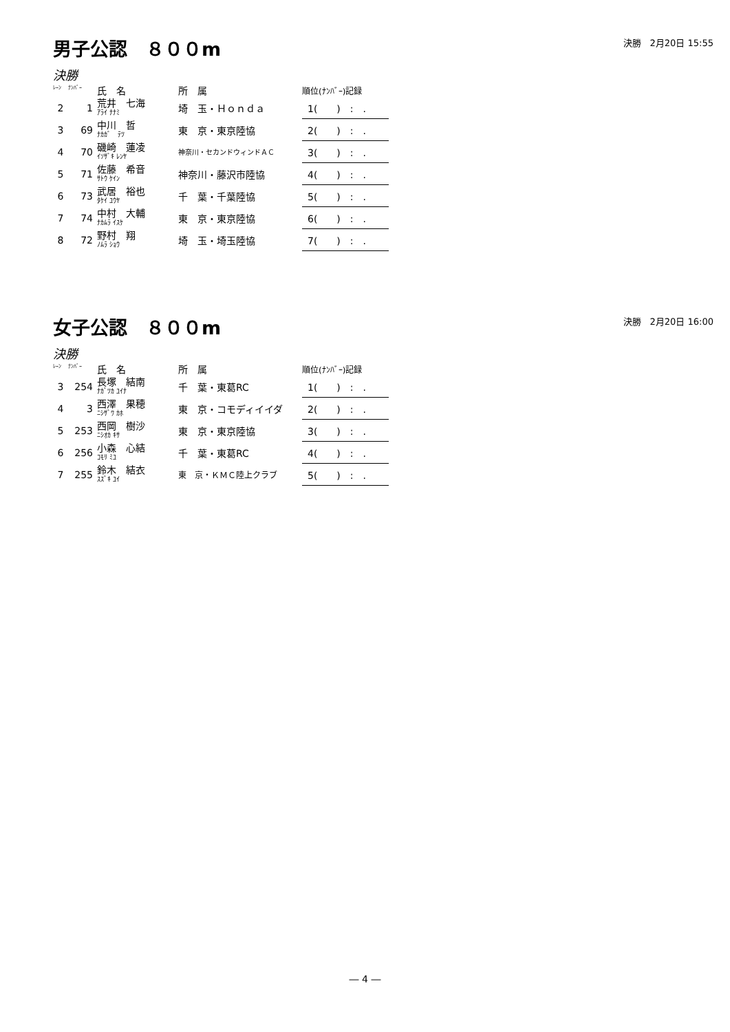男子公認　８００m
決勝　2月20日 15:55
決勝
| ﾚｰﾝ | ﾅﾝﾊﾞｰ | 氏 名 | 所 属 | 順位(ﾅﾝﾊﾞｰ)記録 |
| --- | --- | --- | --- | --- |
| 2 | 1 | 荒井 七海 ｱﾗｲ ﾅﾅﾐ | 埼 玉・Ｈｏｎｄａ | 1( ) : . |
| 3 | 69 | 中川 哲 ﾅｶｶﾞ ﾃﾂ | 東 京・東京陸協 | 2( ) : . |
| 4 | 70 | 磯崎 蓮凌 ｲｿｻﾞｷ ﾚﾝﾔ | 神奈川・セカンドウィンドＡＣ | 3( ) : . |
| 5 | 71 | 佐藤 希音 ｻﾄｳ ｹｲﾝ | 神奈川・藤沢市陸協 | 4( ) : . |
| 6 | 73 | 武居 裕也 ﾀｹｲ ﾕｳﾔ | 千 葉・千葉陸協 | 5( ) : . |
| 7 | 74 | 中村 大輔 ﾅｶﾑﾗ ｲｽｹ | 東 京・東京陸協 | 6( ) : . |
| 8 | 72 | 野村 翔 ﾉﾑﾗ ｼｮｳ | 埼 玉・埼玉陸協 | 7( ) : . |
女子公認　８００m
決勝　2月20日 16:00
決勝
| ﾚｰﾝ | ﾅﾝﾊﾞｰ | 氏 名 | 所 属 | 順位(ﾅﾝﾊﾞｰ)記録 |
| --- | --- | --- | --- | --- |
| 3 | 254 | 長塚 結南 ﾅｶﾞﾂｶ ﾕｲﾅ | 千 葉・東葛RC | 1( ) : . |
| 4 | 3 | 西澤 果穂 ﾆｼｻﾞﾜ ｶﾎ | 東 京・コモディイイダ | 2( ) : . |
| 5 | 253 | 西岡 樹沙 ﾆｼｵｶ ｷｻ | 東 京・東京陸協 | 3( ) : . |
| 6 | 256 | 小森 心結 ｺﾓﾘ ﾐﾕ | 千 葉・東葛RC | 4( ) : . |
| 7 | 255 | 鈴木 結衣 ｽｽﾞｷ ﾕｲ | 東 京・ＫＭＣ陸上クラブ | 5( ) : . |
― 4 ―